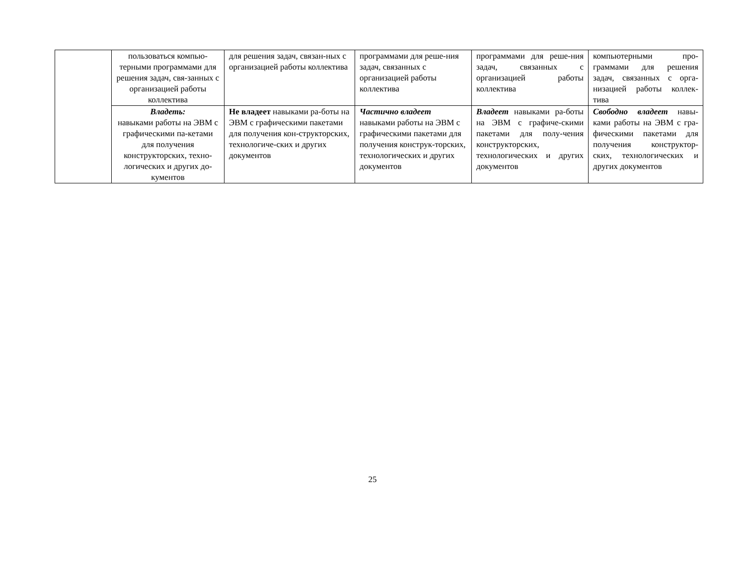| | пользоваться компью-терными программами для решения задач, свя-занных с организацией работы коллектива | для решения задач, связан-ных с организацией работы коллектива | программами для реше-ния задач, связанных с организацией работы коллектива | программами для реше-ния задач, связанных с организацией работы коллектива | компьютерными про-граммами для решения задач, связанных с орга-низацией работы коллек-тива |
| | Владеть: навыками работы на ЭВМ с графическими па-кетами для получения конструкторских, техно-логических и других до-кументов | Не владеет навыками ра-боты на ЭВМ с графическими пакетами для получения кон-структорских, технологиче-ских и других документов | Частично владеет навыками работы на ЭВМ с графическими пакетами для получения конструк-торских, технологических и других документов | Владеет навыками ра-боты на ЭВМ с графиче-скими пакетами для полу-чения конструкторских, технологических и других документов | Свободно владеет навы-ками работы на ЭВМ с гра-фическими пакетами для получения конструктор-ских, технологических и других документов |
25